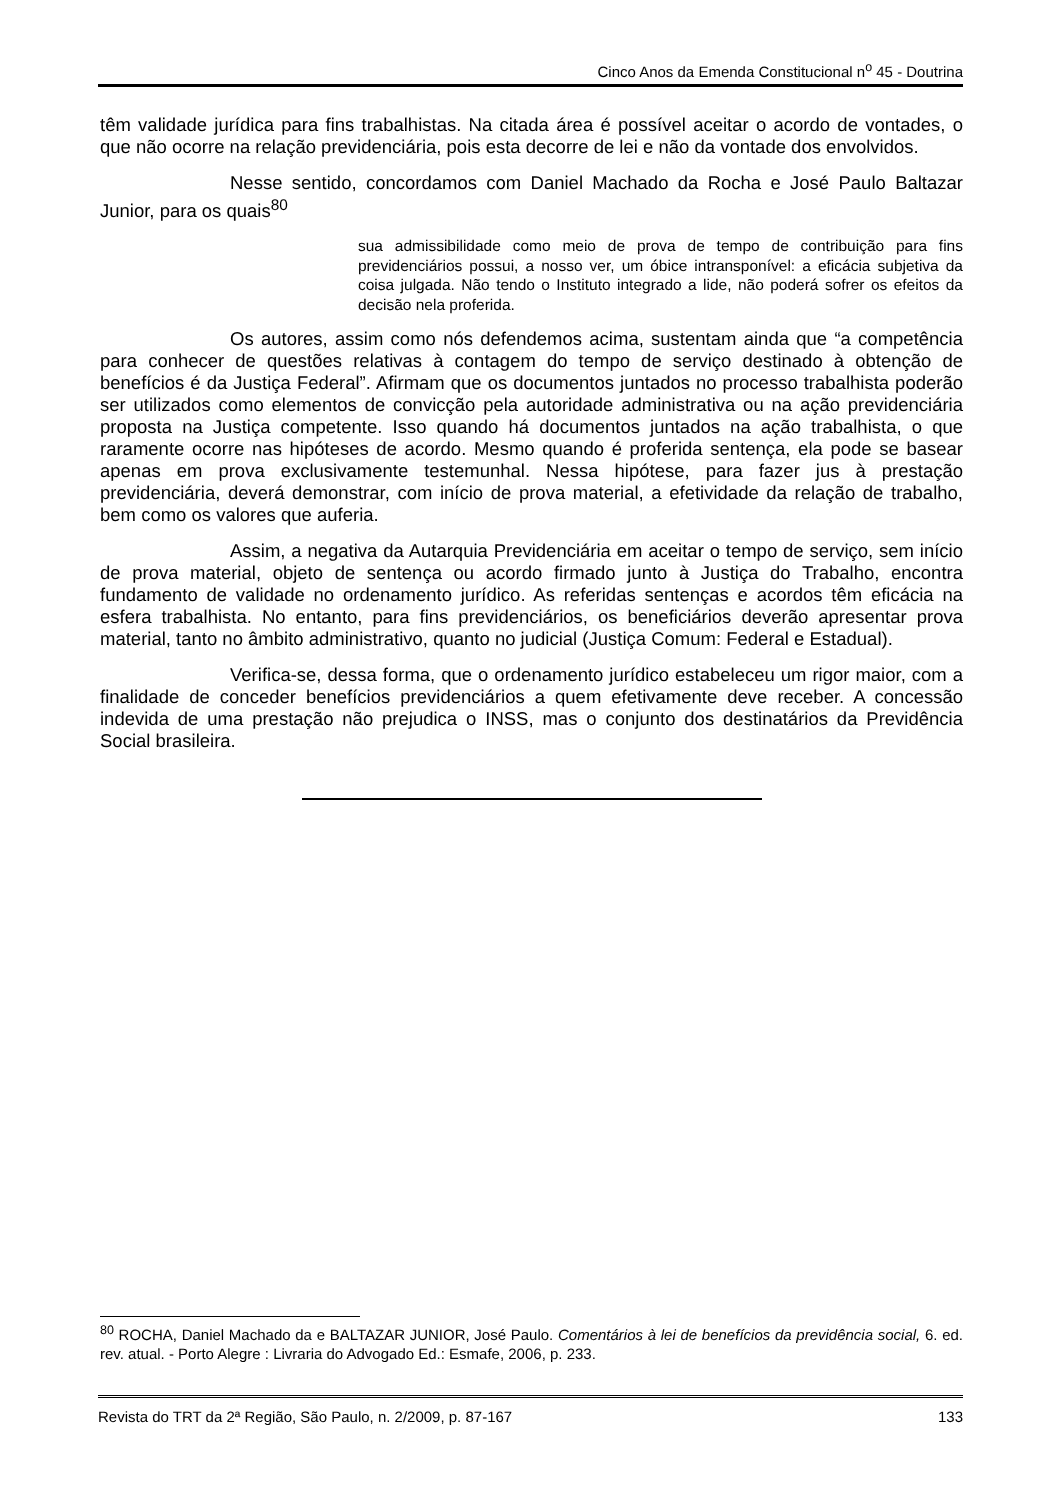Cinco Anos da Emenda Constitucional n<sup>o</sup> 45 - Doutrina
têm validade jurídica para fins trabalhistas. Na citada área é possível aceitar o acordo de vontades, o que não ocorre na relação previdenciária, pois esta decorre de lei e não da vontade dos envolvidos.
Nesse sentido, concordamos com Daniel Machado da Rocha e José Paulo Baltazar Junior, para os quais<sup>80</sup>
sua admissibilidade como meio de prova de tempo de contribuição para fins previdenciários possui, a nosso ver, um óbice intransponível: a eficácia subjetiva da coisa julgada. Não tendo o Instituto integrado a lide, não poderá sofrer os efeitos da decisão nela proferida.
Os autores, assim como nós defendemos acima, sustentam ainda que “a competência para conhecer de questões relativas à contagem do tempo de serviço destinado à obtenção de benefícios é da Justiça Federal”. Afirmam que os documentos juntados no processo trabalhista poderão ser utilizados como elementos de convicção pela autoridade administrativa ou na ação previdenciária proposta na Justiça competente. Isso quando há documentos juntados na ação trabalhista, o que raramente ocorre nas hipóteses de acordo. Mesmo quando é proferida sentença, ela pode se basear apenas em prova exclusivamente testemunhal. Nessa hipótese, para fazer jus à prestação previdenciária, deverá demonstrar, com início de prova material, a efetividade da relação de trabalho, bem como os valores que auferia.
Assim, a negativa da Autarquia Previdenciária em aceitar o tempo de serviço, sem início de prova material, objeto de sentença ou acordo firmado junto à Justiça do Trabalho, encontra fundamento de validade no ordenamento jurídico. As referidas sentenças e acordos têm eficácia na esfera trabalhista. No entanto, para fins previdenciários, os beneficiários deverão apresentar prova material, tanto no âmbito administrativo, quanto no judicial (Justiça Comum: Federal e Estadual).
Verifica-se, dessa forma, que o ordenamento jurídico estabeleceu um rigor maior, com a finalidade de conceder benefícios previdenciários a quem efetivamente deve receber. A concessão indevida de uma prestação não prejudica o INSS, mas o conjunto dos destinatários da Previdência Social brasileira.
<sup>80</sup> ROCHA, Daniel Machado da e BALTAZAR JUNIOR, José Paulo. Comentários à lei de benefícios da previdência social, 6. ed. rev. atual. - Porto Alegre : Livraria do Advogado Ed.: Esmafe, 2006, p. 233.
Revista do TRT da 2ª Região, São Paulo, n. 2/2009, p. 87-167 133